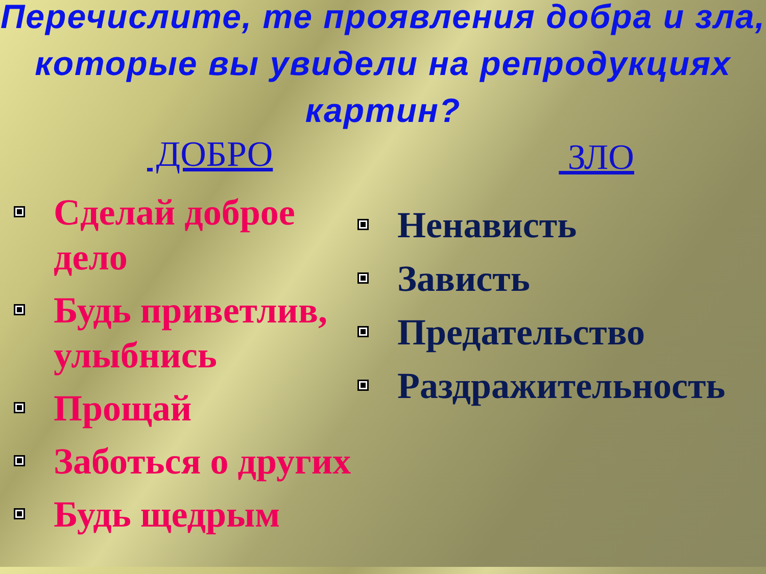Перечислите, те проявления добра и зла, которые вы увидели на репродукциях картин?
ДОБРО
ЗЛО
Сделай доброе дело
Будь приветлив, улыбнись
Прощай
Заботься о других
Будь щедрым
Ненависть
Зависть
Предательство
Раздражительность